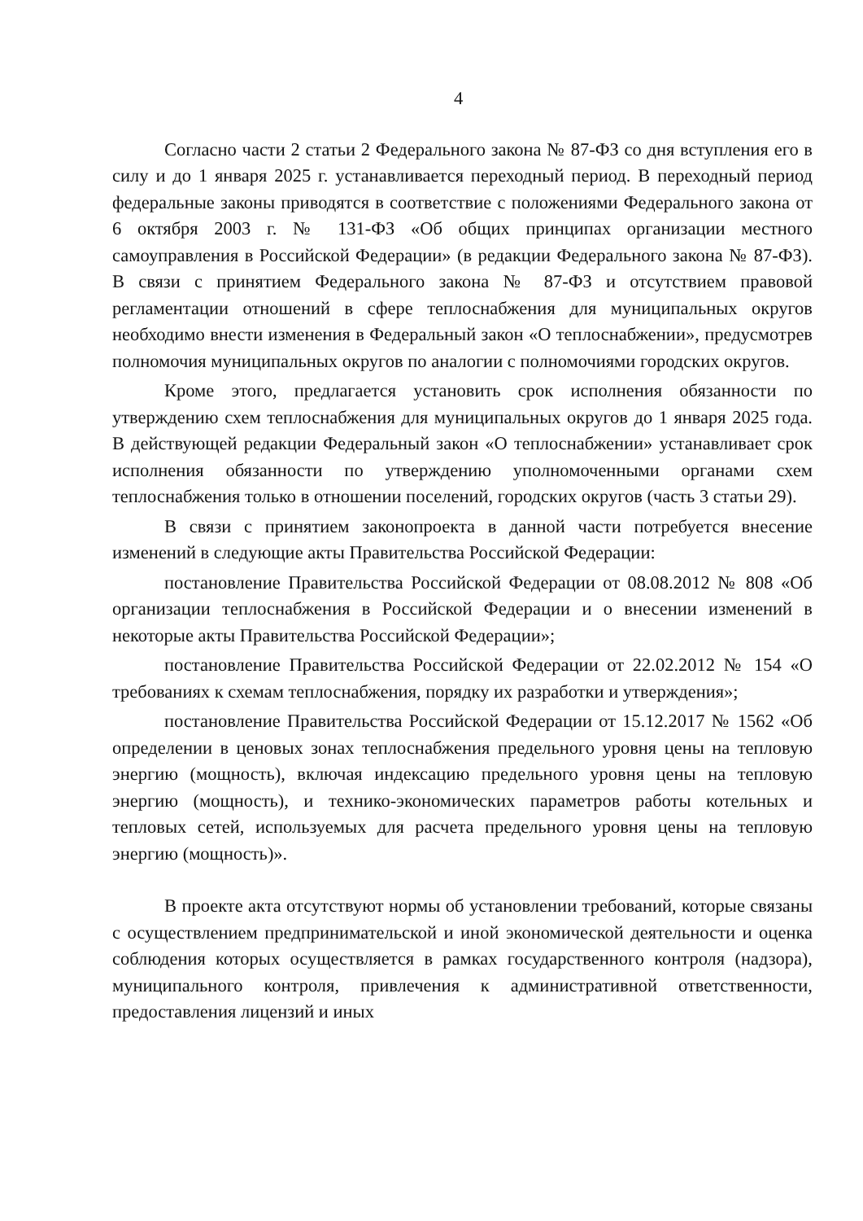4
Согласно части 2 статьи 2 Федерального закона № 87-ФЗ со дня вступления его в силу и до 1 января 2025 г. устанавливается переходный период. В переходный период федеральные законы приводятся в соответствие с положениями Федерального закона от 6 октября 2003 г. № 131-ФЗ «Об общих принципах организации местного самоуправления в Российской Федерации» (в редакции Федерального закона № 87-ФЗ). В связи с принятием Федерального закона № 87-ФЗ и отсутствием правовой регламентации отношений в сфере теплоснабжения для муниципальных округов необходимо внести изменения в Федеральный закон «О теплоснабжении», предусмотрев полномочия муниципальных округов по аналогии с полномочиями городских округов.
Кроме этого, предлагается установить срок исполнения обязанности по утверждению схем теплоснабжения для муниципальных округов до 1 января 2025 года. В действующей редакции Федеральный закон «О теплоснабжении» устанавливает срок исполнения обязанности по утверждению уполномоченными органами схем теплоснабжения только в отношении поселений, городских округов (часть 3 статьи 29).
В связи с принятием законопроекта в данной части потребуется внесение изменений в следующие акты Правительства Российской Федерации:
постановление Правительства Российской Федерации от 08.08.2012 № 808 «Об организации теплоснабжения в Российской Федерации и о внесении изменений в некоторые акты Правительства Российской Федерации»;
постановление Правительства Российской Федерации от 22.02.2012 № 154 «О требованиях к схемам теплоснабжения, порядку их разработки и утверждения»;
постановление Правительства Российской Федерации от 15.12.2017 № 1562 «Об определении в ценовых зонах теплоснабжения предельного уровня цены на тепловую энергию (мощность), включая индексацию предельного уровня цены на тепловую энергию (мощность), и технико-экономических параметров работы котельных и тепловых сетей, используемых для расчета предельного уровня цены на тепловую энергию (мощность)».
В проекте акта отсутствуют нормы об установлении требований, которые связаны с осуществлением предпринимательской и иной экономической деятельности и оценка соблюдения которых осуществляется в рамках государственного контроля (надзора), муниципального контроля, привлечения к административной ответственности, предоставления лицензий и иных